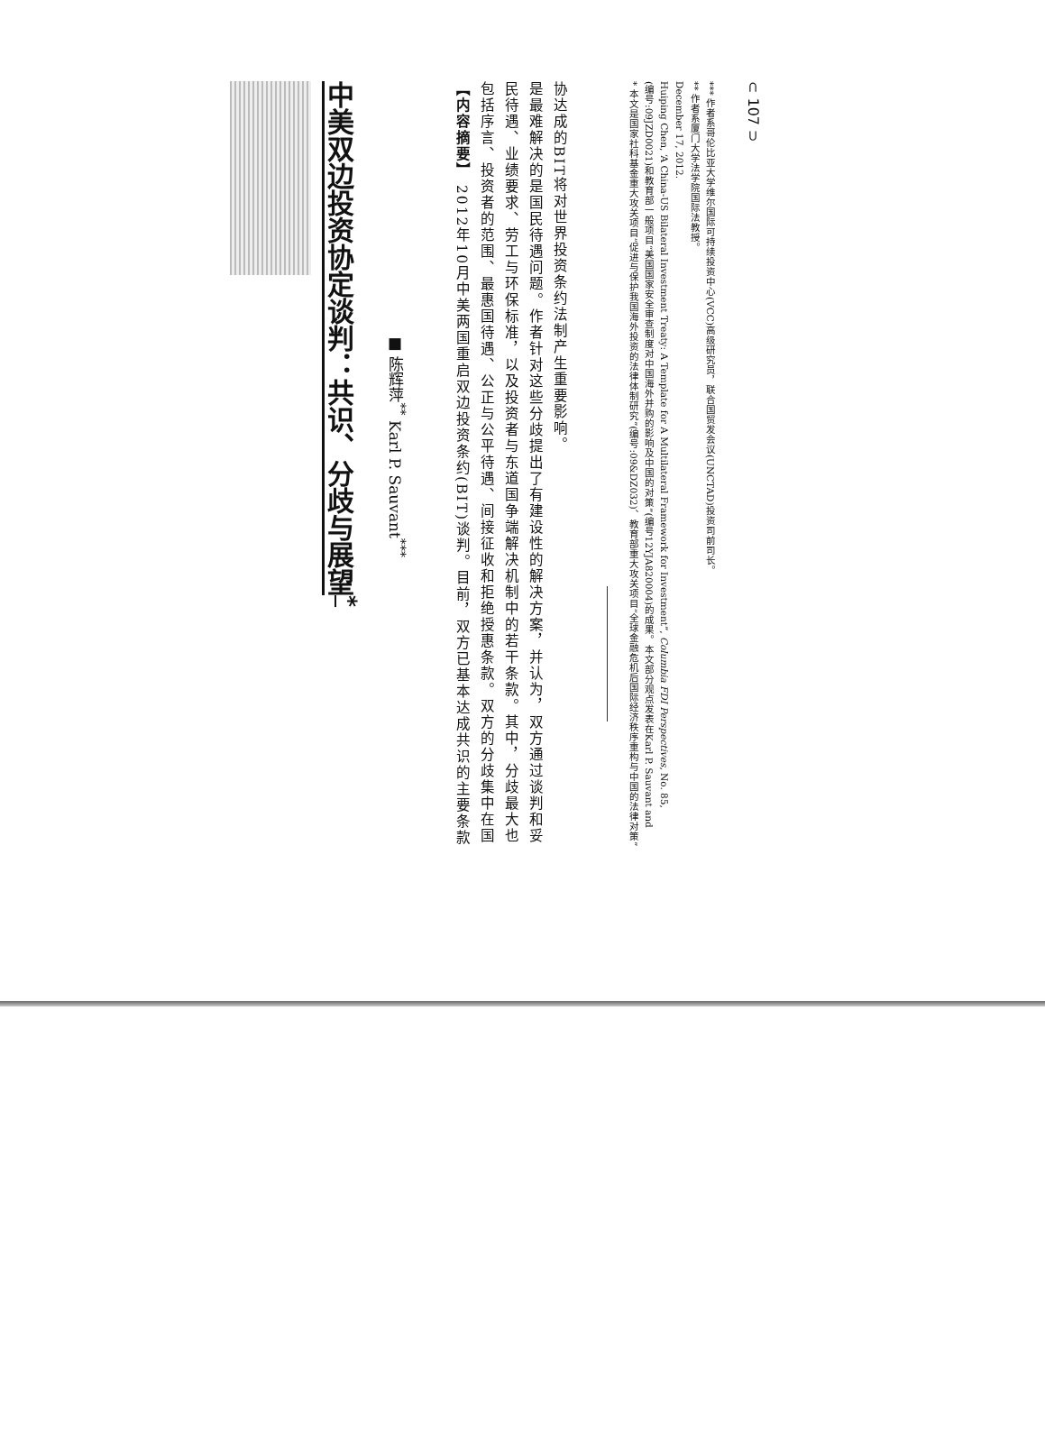中美双边投资协定谈判：共识、分歧与展望<sup>*</sup>
■ 陈辉萍<sup>**</sup> Karl P. Sauvant<sup>***</sup>
【内容摘要】 2012年10月中美两国重启双边投资条约(BIT)谈判。目前，双方已基本达成共识的主要条款包括序言、投资者的范围、最惠国待遇、公正与公平待遇、间接征收和拒绝授惠条款。双方的分歧集中在国民待遇、业绩要求、劳工与环保标准，以及投资者与东道国争端解决机制中的若干条款。其中，分歧最大也是最难解决的是国民待遇问题。作者针对这些分歧提出了有建设性的解决方案，并认为，双方通过谈判和妥协达成的BIT将对世界投资条约法制产生重要影响。
* 本文是国家社科基金重大攻关项目“促进与保护我国海外投资的法律体制研究”(编号:09&DZ032)、教育部重大攻关项目“全球金融危机后国际经济秩序重构与中国的法律对策”(编号:09JZD0021)和教育部一般项目“美国国家安全审查制度对中国海外并购的影响及中国的对策”(编号12YJA820004)的成果。本文部分观点发表在Karl P. Sauvant and Huiping Chen, ‘A China-US Bilateral Investment Treaty: A Template for A Multilateral Framework for Investment”, Columbia FDI Perspectives, No. 85, December 17, 2012.
** 作者系厦门大学法学院国际法教授。
*** 作者系哥伦比亚大学维尔国际可持续投资中心(VCC)高级研究员，联合国贸发会议(UNCTAD)投资司前司长。
⊂ 107 ⊃